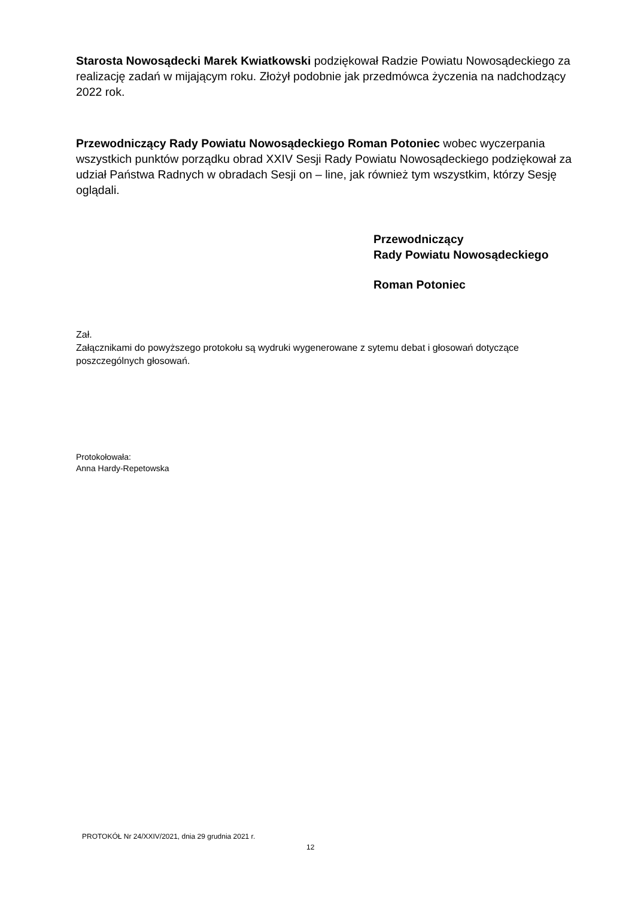Starosta Nowosądecki Marek Kwiatkowski podziękował Radzie Powiatu Nowosądeckiego za realizację zadań w mijającym roku. Złożył podobnie jak przedmówca życzenia na nadchodzący 2022 rok.
Przewodniczący Rady Powiatu Nowosądeckiego Roman Potoniec wobec wyczerpania wszystkich punktów porządku obrad XXIV Sesji Rady Powiatu Nowosądeckiego podziękował za udział Państwa Radnych w obradach Sesji on – line, jak również tym wszystkim, którzy Sesję oglądali.
Przewodniczący
Rady Powiatu Nowosądeckiego
Roman Potoniec
Zał.
Załącznikami do powyższego protokołu są wydruki wygenerowane z sytemu debat i głosowań dotyczące poszczególnych głosowań.
Protokołowała:
Anna Hardy-Repetowska
PROTOKÓŁ Nr 24/XXIV/2021, dnia 29 grudnia 2021 r.
12